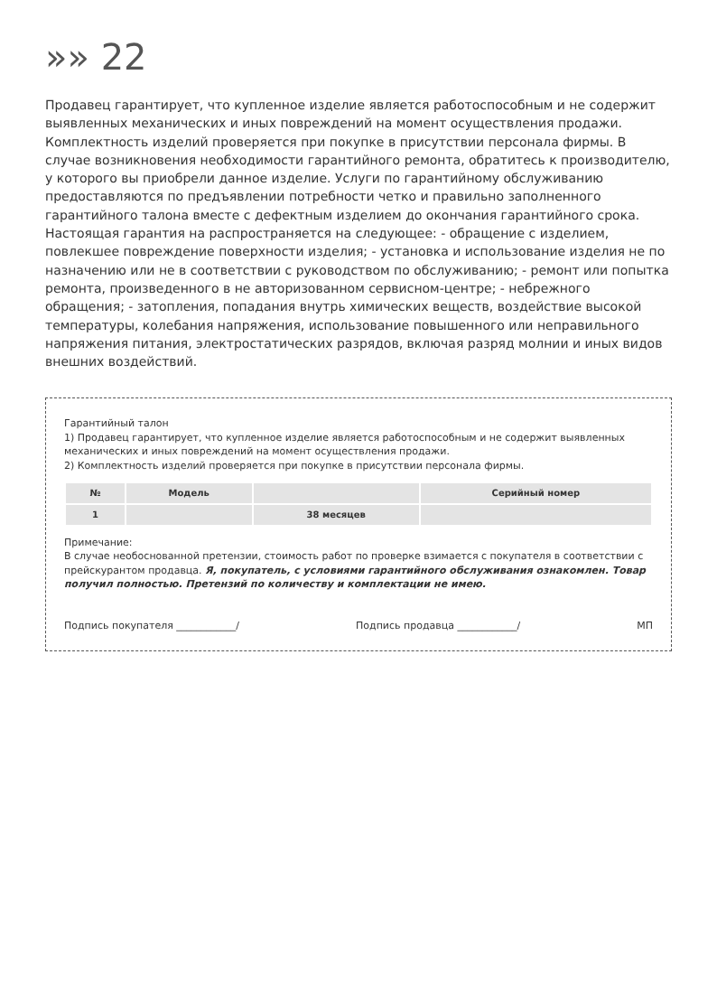»» 22
Продавец гарантирует, что купленное изделие является работоспособным и не содержит выявленных механических и иных повреждений на момент осуществления продажи. Комплектность изделий проверяется при покупке в присутствии персонала фирмы. В случае возникновения необходимости гарантийного ремонта, обратитесь к производителю, у которого вы приобрели данное изделие. Услуги по гарантийному обслуживанию предоставляются по предъявлении потребности четко и правильно заполненного гарантийного талона вместе с дефектным изделием до окончания гарантийного срока. Настоящая гарантия на распространяется на следующее: - обращение с изделием, повлекшее повреждение поверхности изделия; - установка и использование изделия не по назначению или не в соответствии с руководством по обслуживанию; - ремонт или попытка ремонта, произведенного в не авторизованном сервисном-центре; - небрежного обращения; - затопления, попадания внутрь химических веществ, воздействие высокой температуры, колебания напряжения, использование повышенного или неправильного напряжения питания, электростатических разрядов, включая разряд молнии и иных видов внешних воздействий.
Гарантийный талон
1) Продавец гарантирует, что купленное изделие является работоспособным и не содержит выявленных механических и иных повреждений на момент осуществления продажи.
2) Комплектность изделий проверяется при покупке в присутствии персонала фирмы.
| № | Модель | | Серийный номер |
| --- | --- | --- | --- |
| 1 | | 38 месяцев | |
Примечание:
В случае необоснованной претензии, стоимость работ по проверке взимается с покупателя в соответствии с прейскурантом продавца. Я, покупатель, с условиями гарантийного обслуживания ознакомлен. Товар получил полностью. Претензий по количеству и комплектации не имею.
Подпись покупателя ____________/ Подпись продавца ____________/ МП